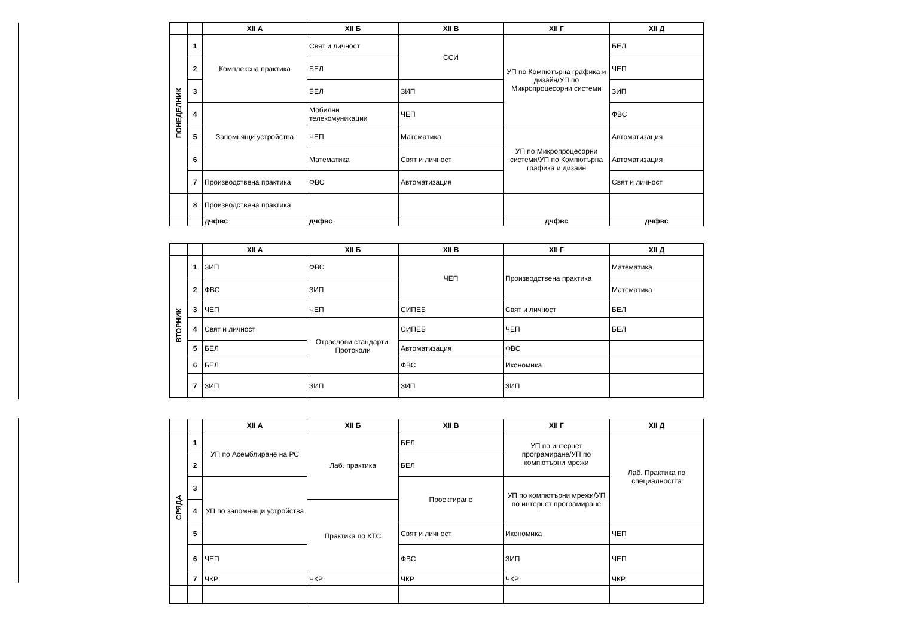| | | XII А | XII Б | XII В | XII Г | XII Д |
| --- | --- | --- | --- | --- | --- | --- |
| ПОНЕДЕЛНИК | 1 | Комплексна практика | Свят и личност | ССИ | УП по Компютърна графика и дизайн/УП по Микропроцесорни системи | БЕЛ |
| | 2 | | БЕЛ | | | ЧЕП |
| | 3 | | БЕЛ | ЗИП | | ЗИП |
| | 4 | Запомнящи устройства | Мобилни телекомуникации | ЧЕП | | ФВС |
| | 5 | | ЧЕП | Математика | УП по Микропроцесорни системи/УП по Компютърна графика и дизайн | Автоматизация |
| | 6 | | Математика | Свят и личност | | Автоматизация |
| | 7 | Производствена практика | ФВС | Автоматизация | | Свят и личност |
| | 8 | Производствена практика | | | | |
| | | дчфвс | дчфвс | | дчфвс | дчфвс |
| | | XII А | XII Б | XII В | XII Г | XII Д |
| --- | --- | --- | --- | --- | --- | --- |
| ВТОРНИК | 1 | ЗИП | ФВС | ЧЕП | Производствена практика | Математика |
| | 2 | ФВС | ЗИП | | | Математика |
| | 3 | ЧЕП | ЧЕП | СИПЕБ | Свят и личност | БЕЛ |
| | 4 | Свят и личност | Отраслови стандарти. Протоколи | СИПЕБ | ЧЕП | БЕЛ |
| | 5 | БЕЛ | | Автоматизация | ФВС | |
| | 6 | БЕЛ | | ФВС | Икономика | |
| | 7 | ЗИП | ЗИП | ЗИП | ЗИП | |
| | | XII А | XII Б | XII В | XII Г | XII Д |
| --- | --- | --- | --- | --- | --- | --- |
| СРЯДА | 1 | УП по Асемблиране на РС | Лаб. практика | БЕЛ | УП по интернет програмиране/УП по компютърни мрежи | Лаб. Практика по специалността |
| | 2 | | | БЕЛ | | |
| | 3 | УП по запомнящи устройства | | Проектиране | УП по компютърни мрежи/УП по интернет програмиране | |
| | 4 | | Практика по КТС | | | |
| | 5 | | | Свят и личност | Икономика | ЧЕП |
| | 6 | ЧЕП | | ФВС | ЗИП | ЧЕП |
| | 7 | ЧКР | ЧКР | ЧКР | ЧКР | ЧКР |